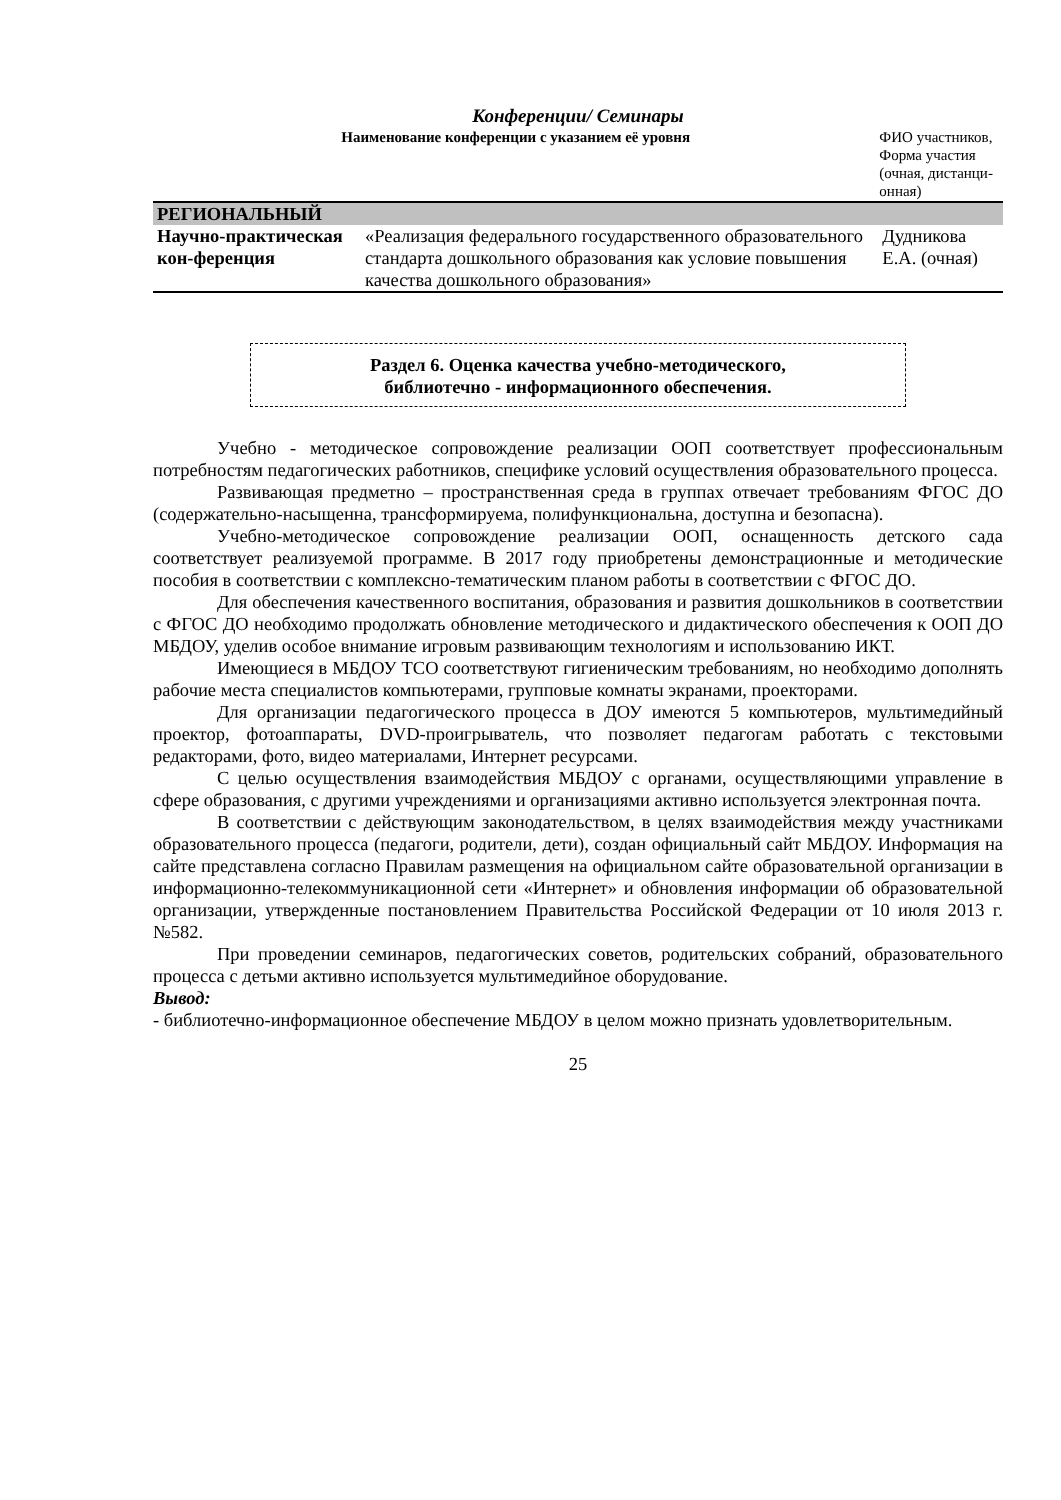Конференции/ Семинары
| Наименование конференции с указанием её уровня | | ФИО участников, Форма участия (очная, дистанци- онная) |
| --- | --- | --- |
| РЕГИОНАЛЬНЫЙ | | |
| Научно-практическая кон-ференция | «Реализация федерального государственного образовательного стандарта дошкольного образования как условие повышения качества дошкольного образования» | Дудникова Е.А. (очная) |
Раздел 6. Оценка качества учебно-методического,
библиотечно - информационного обеспечения.
Учебно - методическое сопровождение реализации ООП соответствует профессиональным потребностям педагогических работников, специфике условий осуществления образовательного процесса.
Развивающая предметно – пространственная среда в группах отвечает требованиям ФГОС ДО (содержательно-насыщенна, трансформируема, полифункциональна, доступна и безопасна).
Учебно-методическое сопровождение реализации ООП, оснащенность детского сада соответствует реализуемой программе. В 2017 году приобретены демонстрационные и методические пособия в соответствии с комплексно-тематическим планом работы в соответствии с ФГОС ДО.
Для обеспечения качественного воспитания, образования и развития дошкольников в соответствии с ФГОС ДО необходимо продолжать обновление методического и дидактического обеспечения к ООП ДО МБДОУ, уделив особое внимание игровым развивающим технологиям и использованию ИКТ.
Имеющиеся в МБДОУ ТСО соответствуют гигиеническим требованиям, но необходимо дополнять рабочие места специалистов компьютерами, групповые комнаты экранами, проекторами.
Для организации педагогического процесса в ДОУ имеются 5 компьютеров, мультимедийный проектор, фотоаппараты, DVD-проигрыватель, что позволяет педагогам работать с текстовыми редакторами, фото, видео материалами, Интернет ресурсами.
С целью осуществления взаимодействия МБДОУ с органами, осуществляющими управление в сфере образования, с другими учреждениями и организациями активно используется электронная почта.
В соответствии с действующим законодательством, в целях взаимодействия между участниками образовательного процесса (педагоги, родители, дети), создан официальный сайт МБДОУ. Информация на сайте представлена согласно Правилам размещения на официальном сайте образовательной организации в информационно-телекоммуникационной сети «Интернет» и обновления информации об образовательной организации, утвержденные постановлением Правительства Российской Федерации от 10 июля 2013 г. №582.
При проведении семинаров, педагогических советов, родительских собраний, образовательного процесса с детьми активно используется мультимедийное оборудование.
Вывод:
- библиотечно-информационное обеспечение МБДОУ в целом можно признать удовлетворительным.
25